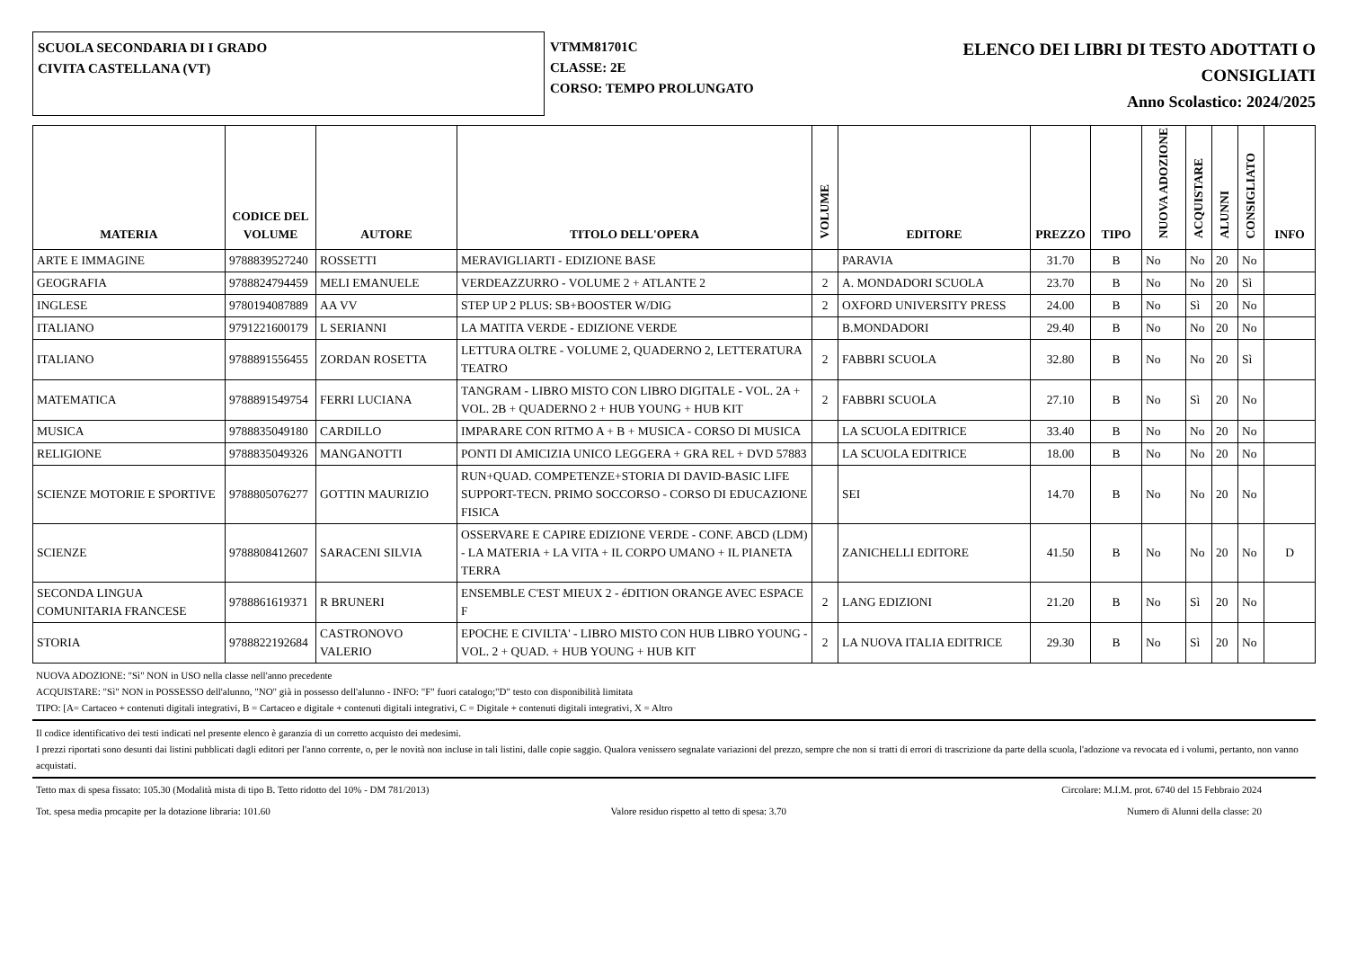SCUOLA SECONDARIA DI I GRADO
CIVITA CASTELLANA (VT)
VTMM81701C
CLASSE: 2E
CORSO: TEMPO PROLUNGATO
ELENCO DEI LIBRI DI TESTO ADOTTATI O
CONSIGLIATI
Anno Scolastico: 2024/2025
| MATERIA | CODICE DEL VOLUME | AUTORE | TITOLO DELL'OPERA | VOLUME | EDITORE | PREZZO | TIPO | NUOVA ADOZIONE | ACQUISTARE | ALUNNI | CONSIGLIATO | INFO |
| --- | --- | --- | --- | --- | --- | --- | --- | --- | --- | --- | --- | --- |
| ARTE E IMMAGINE | 9788839527240 | ROSSETTI | MERAVIGLIARTI - EDIZIONE BASE | | PARAVIA | 31.70 | B | No | No | 20 | No | |
| GEOGRAFIA | 9788824794459 | MELI EMANUELE | VERDEAZZURRO - VOLUME 2 + ATLANTE 2 | 2 | A. MONDADORI SCUOLA | 23.70 | B | No | No | 20 | Sì | |
| INGLESE | 9780194087889 | AA VV | STEP UP 2 PLUS: SB+BOOSTER W/DIG | 2 | OXFORD UNIVERSITY PRESS | 24.00 | B | No | Sì | 20 | No | |
| ITALIANO | 9791221600179 | L SERIANNI | LA MATITA VERDE - EDIZIONE VERDE | | B.MONDADORI | 29.40 | B | No | No | 20 | No | |
| ITALIANO | 9788891556455 | ZORDAN ROSETTA | LETTURA OLTRE - VOLUME 2, QUADERNO 2, LETTERATURA TEATRO | 2 | FABBRI SCUOLA | 32.80 | B | No | No | 20 | Sì | |
| MATEMATICA | 9788891549754 | FERRI LUCIANA | TANGRAM - LIBRO MISTO CON LIBRO DIGITALE - VOL. 2A + VOL. 2B + QUADERNO 2 + HUB YOUNG + HUB KIT | 2 | FABBRI SCUOLA | 27.10 | B | No | Sì | 20 | No | |
| MUSICA | 9788835049180 | CARDILLO | IMPARARE CON RITMO A + B + MUSICA - CORSO DI MUSICA | | LA SCUOLA EDITRICE | 33.40 | B | No | No | 20 | No | |
| RELIGIONE | 9788835049326 | MANGANOTTI | PONTI DI AMICIZIA UNICO LEGGERA + GRA REL + DVD 57883 | | LA SCUOLA EDITRICE | 18.00 | B | No | No | 20 | No | |
| SCIENZE MOTORIE E SPORTIVE | 9788805076277 | GOTTIN MAURIZIO | RUN+QUAD. COMPETENZE+STORIA DI DAVID-BASIC LIFE SUPPORT-TECN. PRIMO SOCCORSO - CORSO DI EDUCAZIONE FISICA | | SEI | 14.70 | B | No | No | 20 | No | |
| SCIENZE | 9788808412607 | SARACENI SILVIA | OSSERVARE E CAPIRE EDIZIONE VERDE - CONF. ABCD (LDM) - LA MATERIA + LA VITA + IL CORPO UMANO + IL PIANETA TERRA | | ZANICHELLI EDITORE | 41.50 | B | No | No | 20 | No | D |
| SECONDA LINGUA COMUNITARIA FRANCESE | 9788861619371 | R BRUNERI | ENSEMBLE C'EST MIEUX 2 - éDITION ORANGE AVEC ESPACE F | 2 | LANG EDIZIONI | 21.20 | B | No | Sì | 20 | No | |
| STORIA | 9788822192684 | CASTRONOVO VALERIO | EPOCHE E CIVILTA' - LIBRO MISTO CON HUB LIBRO YOUNG - VOL. 2 + QUAD. + HUB YOUNG + HUB KIT | 2 | LA NUOVA ITALIA EDITRICE | 29.30 | B | No | Sì | 20 | No | |
NUOVA ADOZIONE: "Sì" NON in USO nella classe nell'anno precedente
ACQUISTARE: "Sì" NON in POSSESSO dell'alunno, "NO" già in possesso dell'alunno - INFO: "F" fuori catalogo;"D" testo con disponibilità limitata
TIPO: [A= Cartaceo + contenuti digitali integrativi, B = Cartaceo e digitale + contenuti digitali integrativi, C = Digitale + contenuti digitali integrativi, X = Altro
Il codice identificativo dei testi indicati nel presente elenco è garanzia di un corretto acquisto dei medesimi.
I prezzi riportati sono desunti dai listini pubblicati dagli editori per l'anno corrente, o, per le novità non incluse in tali listini, dalle copie saggio. Qualora venissero segnalate variazioni del prezzo, sempre che non si tratti di errori di trascrizione da parte della scuola, l'adozione va revocata ed i volumi, pertanto, non vanno acquistati.
Tetto max di spesa fissato: 105.30 (Modalità mista di tipo B. Tetto ridotto del 10% - DM 781/2013) Circolare: M.I.M. prot. 6740 del 15 Febbraio 2024
Tot. spesa media procapite per la dotazione libraria: 101.60 Valore residuo rispetto al tetto di spesa: 3.70 Numero di Alunni della classe: 20